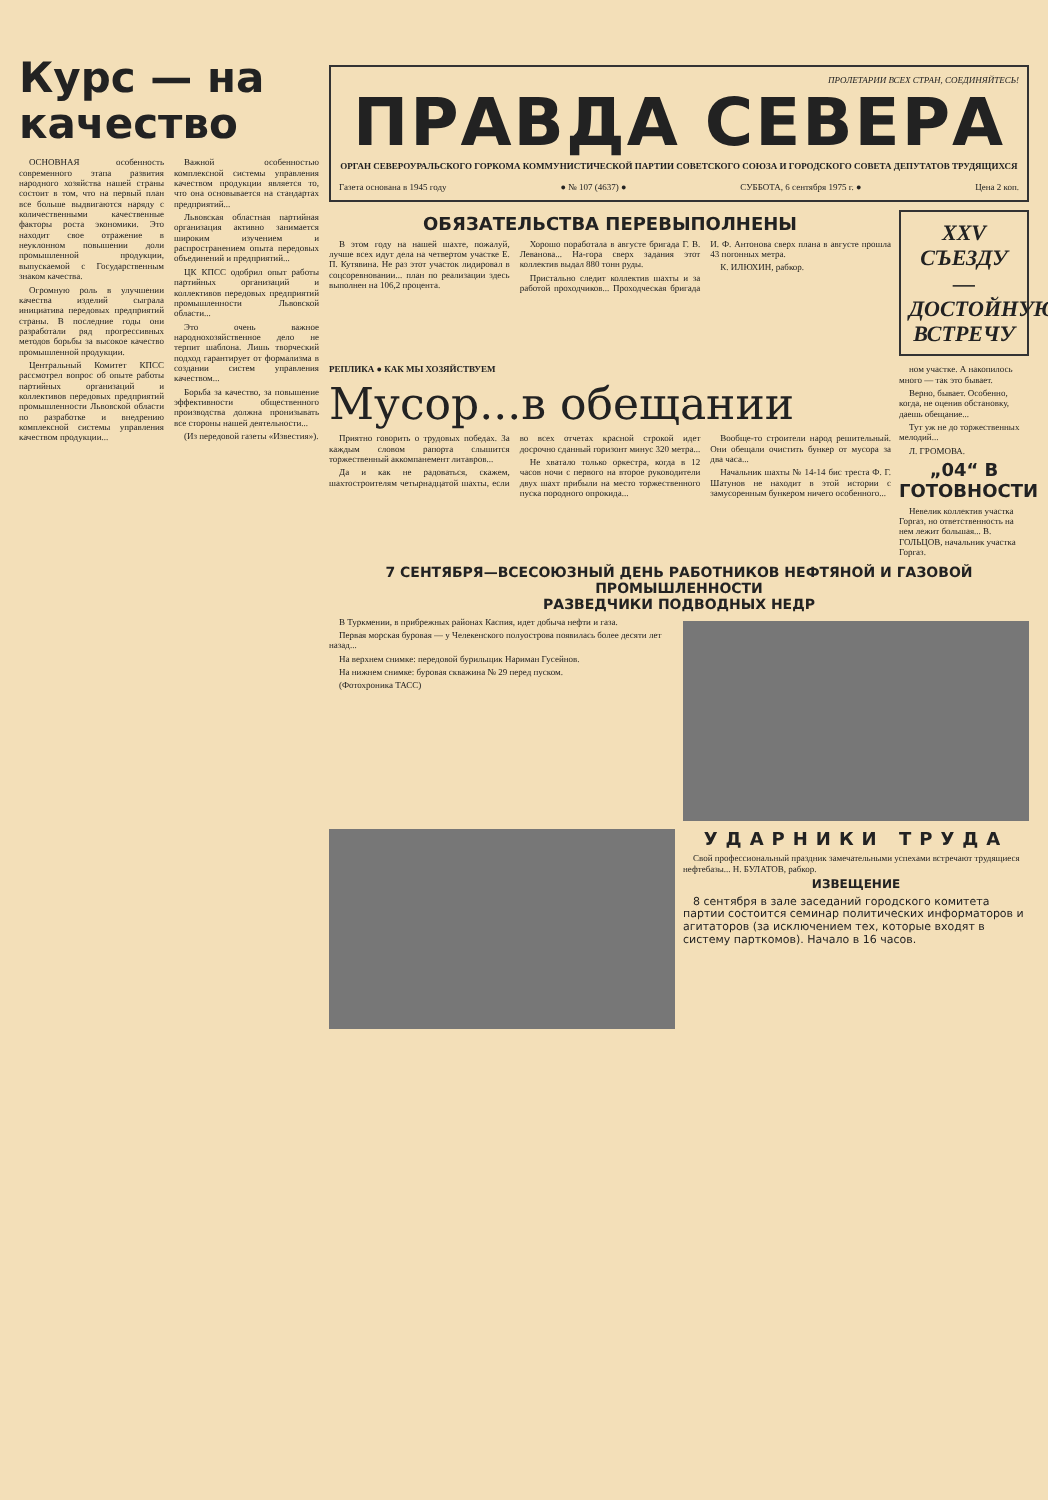Курс — на качество
ОСНОВНАЯ особенность современного этапа развития народного хозяйства нашей страны состоит в том, что на первый план все больше выдвигаются наряду с количественными качественные факторы роста экономики. Это находит свое отражение в неуклонном повышении доли промышленной продукции, выпускаемой с Государственным знаком качества.
Огромную роль в улучшении качества изделий сыграла инициатива передовых предприятий страны. В последние годы они разработали ряд прогрессивных методов борьбы за высокое качество промышленной продукции.
Центральный Комитет КПСС рассмотрел вопрос об опыте работы партийных организаций и коллективов передовых предприятий промышленности Львовской области по разработке и внедрению комплексной системы управления качеством продукции...
Важной особенностью комплексной системы управления качеством продукции является то, что она основывается на стандартах предприятий...
Львовская областная партийная организация активно занимается широким изучением и распространением опыта передовых объединений и предприятий...
ЦК КПСС одобрил опыт работы партийных организаций и коллективов передовых предприятий промышленности Львовской области...
Это очень важное народнохозяйственное дело не терпит шаблона. Лишь творческий подход гарантирует от формализма в создании систем управления качеством...
Борьба за качество, за повышение эффективности общественного производства должна пронизывать все стороны нашей деятельности...
(Из передовой газеты «Известия»).
ПРОЛЕТАРИИ ВСЕХ СТРАН, СОЕДИНЯЙТЕСЬ!
ПРАВДА СЕВЕРА
ОРГАН СЕВЕРОУРАЛЬСКОГО ГОРКОМА КОММУНИСТИЧЕСКОЙ ПАРТИИ СОВЕТСКОГО СОЮЗА И ГОРОДСКОГО СОВЕТА ДЕПУТАТОВ ТРУДЯЩИХСЯ
Газета основана в 1945 году ● № 107 (4637) ● СУББОТА, 6 сентября 1975 г. ● Цена 2 коп.
ОБЯЗАТЕЛЬСТВА ПЕРЕВЫПОЛНЕНЫ
В этом году на нашей шахте, пожалуй, лучше всех идут дела на четвертом участке Е. П. Кутявина. Не раз этот участок лидировал в соцсоревновании... план по реализации здесь выполнен на 106,2 процента.
Хорошо поработала в августе бригада Г. В. Леванова... На-гора сверх задания этот коллектив выдал 880 тонн руды.
Пристально следит коллектив шахты и за работой проходчиков... Проходческая бригада И. Ф. Антонова сверх плана в августе прошла 43 погонных метра.
К. ИЛЮХИН, рабкор.
XXV СЪЕЗДУ — ДОСТОЙНУЮ ВСТРЕЧУ
РЕПЛИКА ● КАК МЫ ХОЗЯЙСТВУЕМ
Мусор...в обещании
Приятно говорить о трудовых победах. За каждым словом рапорта слышится торжественный аккомпанемент литавров...
Да и как не радоваться, скажем, шахтостроителям четырнадцатой шахты, если во всех отчетах красной строкой идет досрочно сданный горизонт минус 320 метра...
Не хватало только оркестра, когда в 12 часов ночи с первого на второе руководители двух шахт прибыли на место торжественного пуска породного опрокида...
Вообще-то строители народ решительный. Они обещали очистить бункер от мусора за два часа...
Начальник шахты № 14-14 бис треста Ф. Г. Шатунов не находит в этой истории с замусоренным бункером ничего особенного...
ном участке. А накопилось много — так это бывает.
Верно, бывает. Особенно, когда, не оценив обстановку, даешь обещание...
Тут уж не до торжественных мелодий...
Л. ГРОМОВА.
„04“ В ГОТОВНОСТИ
Невелик коллектив участка Горгаз, но ответственность на нем лежит большая... В. ГОЛЬЦОВ, начальник участка Горгаз.
7 СЕНТЯБРЯ—ВСЕСОЮЗНЫЙ ДЕНЬ РАБОТНИКОВ НЕФТЯНОЙ И ГАЗОВОЙ ПРОМЫШЛЕННОСТИ
РАЗВЕДЧИКИ ПОДВОДНЫХ НЕДР
В Туркмении, в прибрежных районах Каспия, идет добыча нефти и газа.
Первая морская буровая — у Челекенского полуострова появилась более десяти лет назад...
На верхнем снимке: передовой бурильщик Нариман Гусейнов.
На нижнем снимке: буровая скважина № 29 перед пуском.
(Фотохроника ТАСС)
УДАРНИКИ ТРУДА
Свой профессиональный праздник замечательными успехами встречают трудящиеся нефтебазы... Н. БУЛАТОВ, рабкор.
ИЗВЕЩЕНИЕ
8 сентября в зале заседаний городского комитета партии состоится семинар политических информаторов и агитаторов (за исключением тех, которые входят в систему парткомов). Начало в 16 часов.